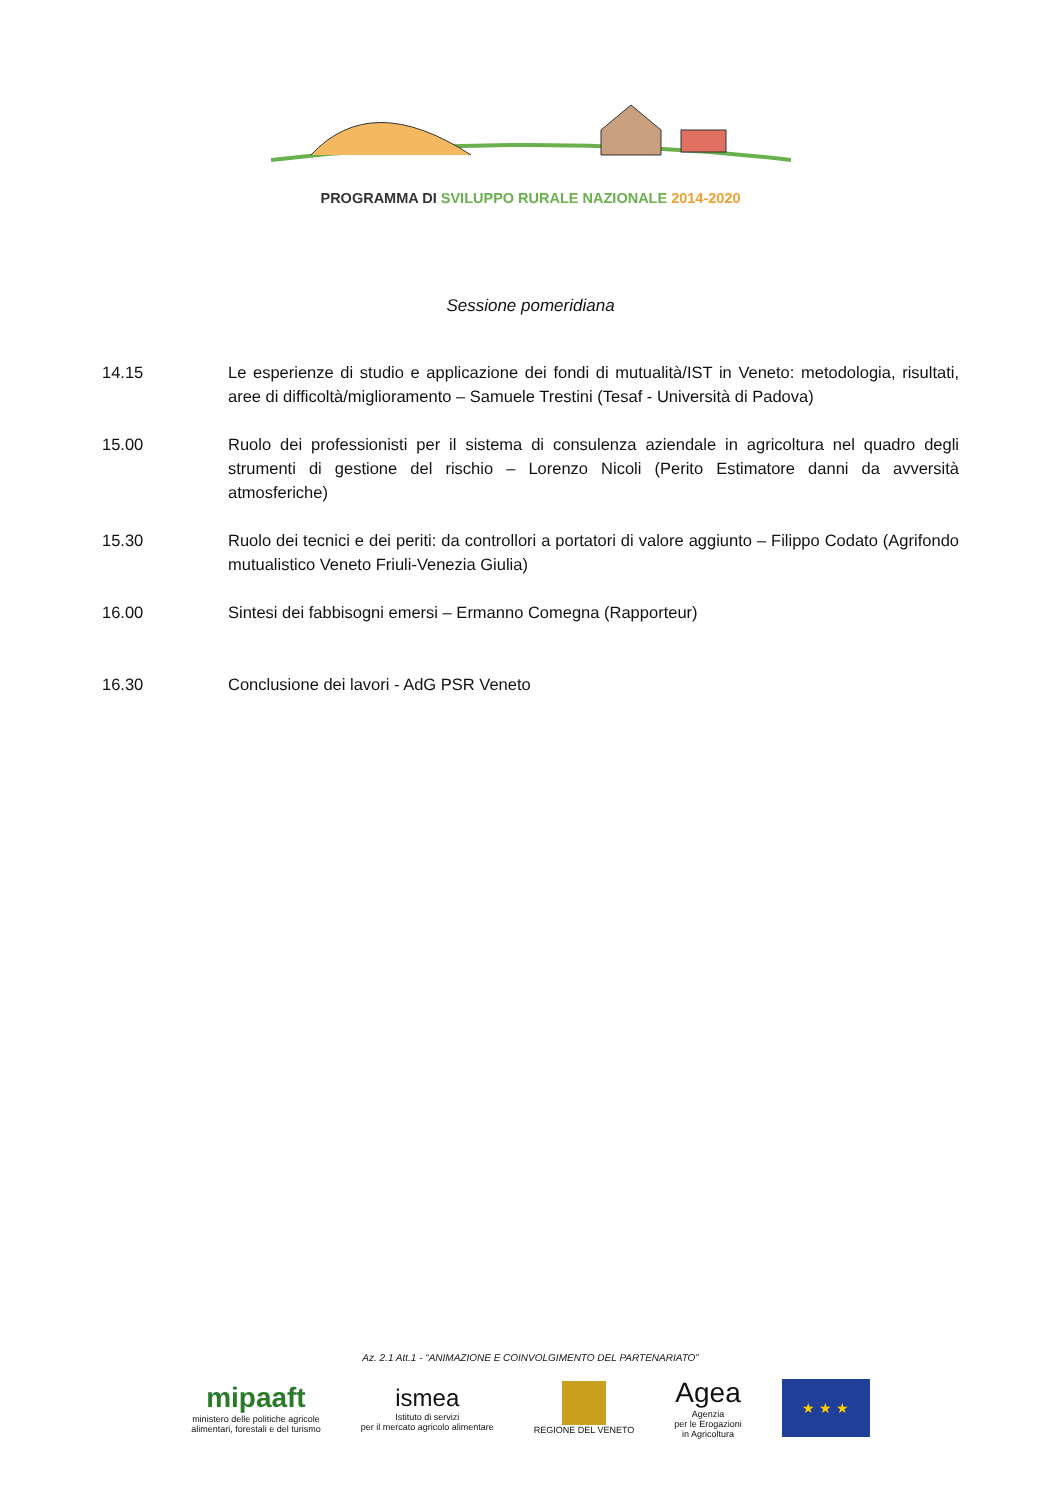PROGRAMMA DI SVILUPPO RURALE NAZIONALE 2014-2020
Sessione pomeridiana
14.15 Le esperienze di studio e applicazione dei fondi di mutualità/IST in Veneto: metodologia, risultati, aree di difficoltà/miglioramento – Samuele Trestini (Tesaf - Università di Padova)
15.00 Ruolo dei professionisti per il sistema di consulenza aziendale in agricoltura nel quadro degli strumenti di gestione del rischio – Lorenzo Nicoli (Perito Estimatore danni da avversità atmosferiche)
15.30 Ruolo dei tecnici e dei periti: da controllori a portatori di valore aggiunto – Filippo Codato (Agrifondo mutualistico Veneto Friuli-Venezia Giulia)
16.00 Sintesi dei fabbisogni emersi – Ermanno Comegna (Rapporteur)
16.30 Conclusione dei lavori - AdG PSR Veneto
Az. 2.1 Att.1 - “ANIMAZIONE E COINVOLGIMENTO DEL PARTENARIATO”
mipaaft
ministero delle politiche agricole
alimentari, forestali e del turismo
ismea
Istituto di servizi
per il mercato agricolo alimentare
REGIONE DEL VENETO
Agea
Agenzia
per le Erogazioni
in Agricoltura
★ ★ ★